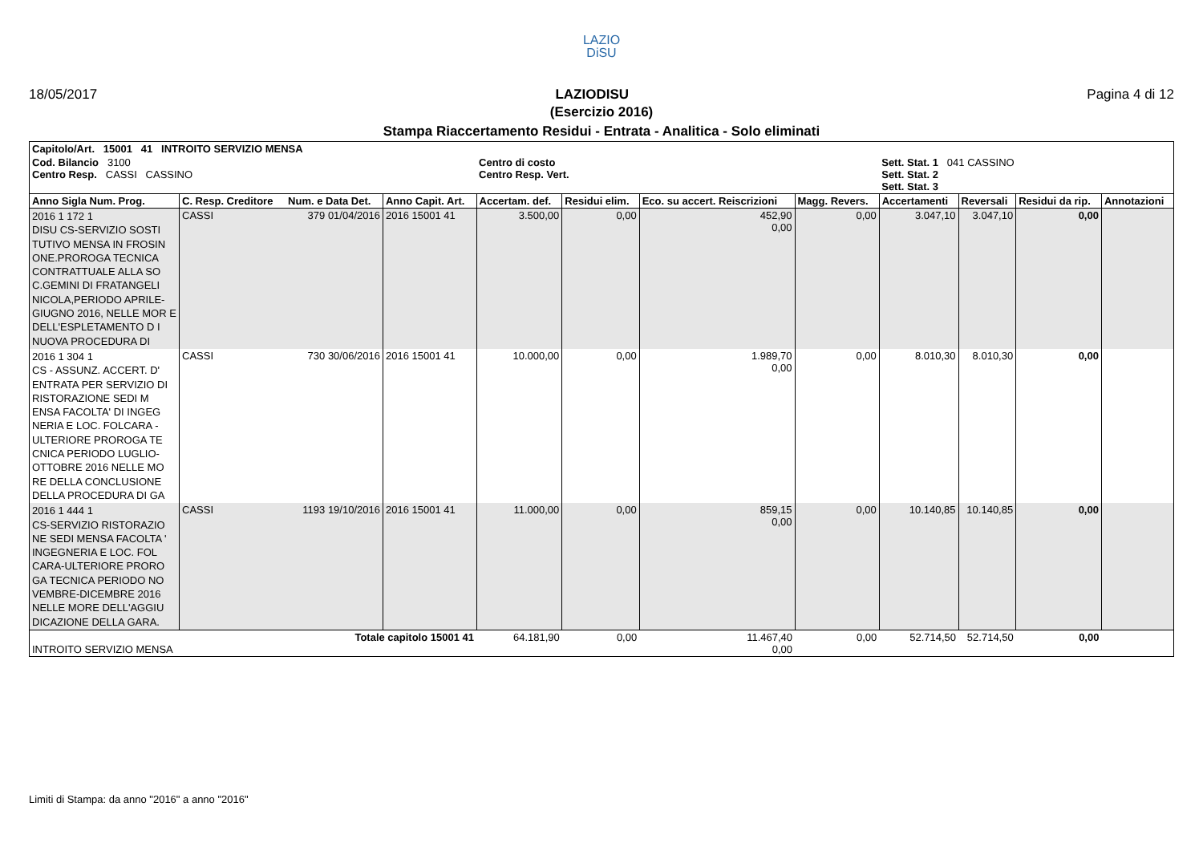LAZIO
DiSU
18/05/2017 LAZIODISU Pagina 4 di 12
(Esercizio 2016)
Stampa Riaccertamento Residui - Entrata - Analitica - Solo eliminati
| Capitolo/Art. 15001 41 INTROITO SERVIZIO MENSA | | | | | | | | | | | |
| Cod. Bilancio 3100 Centro Resp. CASSI CASSINO | | | | Centro di costo Centro Resp. Vert. | | | | Sett. Stat. 1 041 CASSINO Sett. Stat. 2 Sett. Stat. 3 | | | |
| Anno Sigla Num. Prog. | C. Resp. Creditore | Num. e Data Det. | Anno Capit. Art. | Accertam. def. | Residui elim. | Eco. su accert. Reiscrizioni | Magg. Revers. | Accertamenti | Reversali | Residui da rip. | Annotazioni |
| 2016 1 172 1 DISU CS-SERVIZIO SOSTI TUTIVO MENSA IN FROSIN ONE.PROROGA TECNICA CONTRATTUALE ALLA SO C.GEMINI DI FRATANGELI NICOLA,PERIODO APRILE-GIUGNO 2016, NELLE MOR E DELL'ESPLETAMENTO D I NUOVA PROCEDURA DI | CASSI | 379 01/04/2016 | 2016 15001 41 | 3.500,00 | 0,00 | 452,90 0,00 | 0,00 | 3.047,10 | 3.047,10 | 0,00 | |
| 2016 1 304 1 CS - ASSUNZ. ACCERT. D' ENTRATA PER SERVIZIO DI RISTORAZIONE SEDI M ENSA FACOLTA' DI INGEG NERIA E LOC. FOLCARA - ULTERIORE PROROGA TE CNICA PERIODO LUGLIO-OTTOBRE 2016 NELLE MO RE DELLA CONCLUSIONE DELLA PROCEDURA DI GA | CASSI | 730 30/06/2016 | 2016 15001 41 | 10.000,00 | 0,00 | 1.989,70 0,00 | 0,00 | 8.010,30 | 8.010,30 | 0,00 | |
| 2016 1 444 1 CS-SERVIZIO RISTORAZIO NE SEDI MENSA FACOLTA ' INGEGNERIA E LOC. FOL CARA-ULTERIORE PRORO GA TECNICA PERIODO NO VEMBRE-DICEMBRE 2016 NELLE MORE DELL'AGGIU DICAZIONE DELLA GARA. | CASSI | 1193 19/10/2016 | 2016 15001 41 | 11.000,00 | 0,00 | 859,15 0,00 | 0,00 | 10.140,85 | 10.140,85 | 0,00 | |
| INTROITO SERVIZIO MENSA | | Totale capitolo 15001 41 | | 64.181,90 | 0,00 | 11.467,40 0,00 | 0,00 | 52.714,50 | 52.714,50 | 0,00 | |
Limiti di Stampa: da anno "2016" a anno "2016"